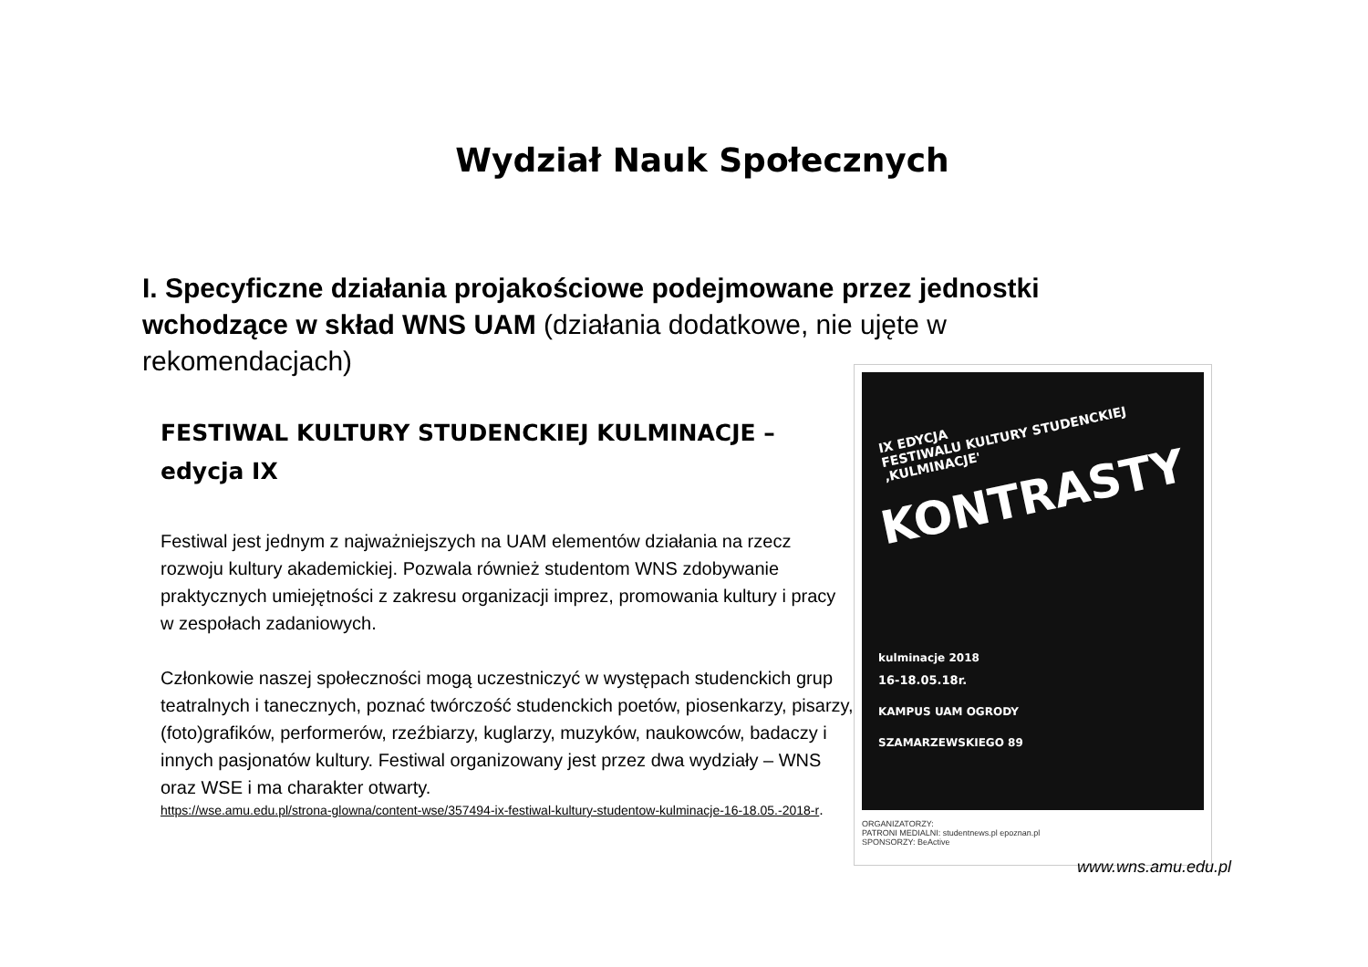Wydział Nauk Społecznych
I. Specyficzne działania projakościowe podejmowane przez jednostki wchodzące w skład WNS UAM (działania dodatkowe, nie ujęte w rekomendacjach)
FESTIWAL KULTURY STUDENCKIEJ KULMINACJE – edycja IX
Festiwal jest jednym z najważniejszych na UAM elementów działania na rzecz rozwoju kultury akademickiej. Pozwala również studentom WNS zdobywanie praktycznych umiejętności z zakresu organizacji imprez, promowania kultury i pracy w zespołach zadaniowych.
Członkowie naszej społeczności mogą uczestniczyć w występach studenckich grup teatralnych i tanecznych, poznać twórczość studenckich poetów, piosenkarzy, pisarzy, (foto)grafików, performerów, rzeźbiarzy, kuglarzy, muzyków, naukowców, badaczy i innych pasjonatów kultury. Festiwal organizowany jest przez dwa wydziały – WNS oraz WSE i ma charakter otwarty.
https://wse.amu.edu.pl/strona-glowna/content-wse/357494-ix-festiwal-kultury-studentow-kulminacje-16-18.05.-2018-r.
IX EDYCJA
FESTIWALU KULTURY STUDENCKIEJ ‚KULMINACJE'
KONTRASTY
kulminacje 2018
16-18.05.18r.
KAMPUS UAM OGRODY
SZAMARZEWSKIEGO 89
ORGANIZATORZY:
PATRONI MEDIALNI: studentnews.pl epoznan.pl
SPONSORZY: BeActive
www.wns.amu.edu.pl